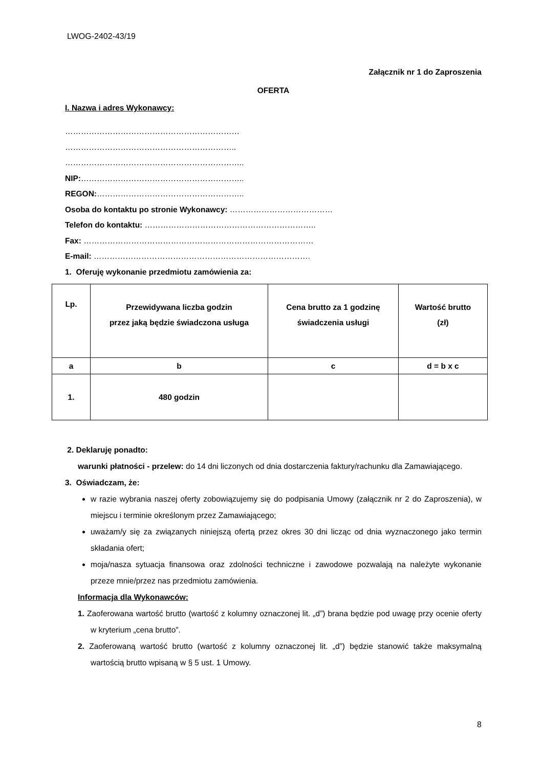LWOG-2402-43/19
Załącznik nr 1 do Zaproszenia
OFERTA
I. Nazwa i adres Wykonawcy:
…………………………………………………………
………………………………………………………..
…………………………………………………………..
NIP:……………………………………………………..
REGON:………………………………………………..
Osoba do kontaktu po stronie Wykonawcy: …………………………………
Telefon do kontaktu: ………………………………………………………..
Fax: ……………………………………………………………………………
E-mail: ……………………………………………………………………….
1. Oferuję wykonanie przedmiotu zamówienia za:
| Lp. | Przewidywana liczba godzin przez jaką będzie świadczona usługa | Cena brutto za 1 godzinę świadczenia usługi | Wartość brutto (zł) |
| a | b | c | d = b x c |
| 1. | 480 godzin | | |
2. Deklaruję ponadto:
warunki płatności - przelew: do 14 dni liczonych od dnia dostarczenia faktury/rachunku dla Zamawiającego.
3. Oświadczam, że:
w razie wybrania naszej oferty zobowiązujemy się do podpisania Umowy (załącznik nr 2 do Zaproszenia), w miejscu i terminie określonym przez Zamawiającego;
uważam/y się za związanych niniejszą ofertą przez okres 30 dni licząc od dnia wyznaczonego jako termin składania ofert;
moja/nasza sytuacja finansowa oraz zdolności techniczne i zawodowe pozwalają na należyte wykonanie przeze mnie/przez nas przedmiotu zamówienia.
Informacja dla Wykonawców:
1. Zaoferowana wartość brutto (wartość z kolumny oznaczonej lit. „d”) brana będzie pod uwagę przy ocenie oferty w kryterium „cena brutto”.
2. Zaoferowaną wartość brutto (wartość z kolumny oznaczonej lit. „d”) będzie stanowić także maksymalną wartością brutto wpisaną w § 5 ust. 1 Umowy.
8